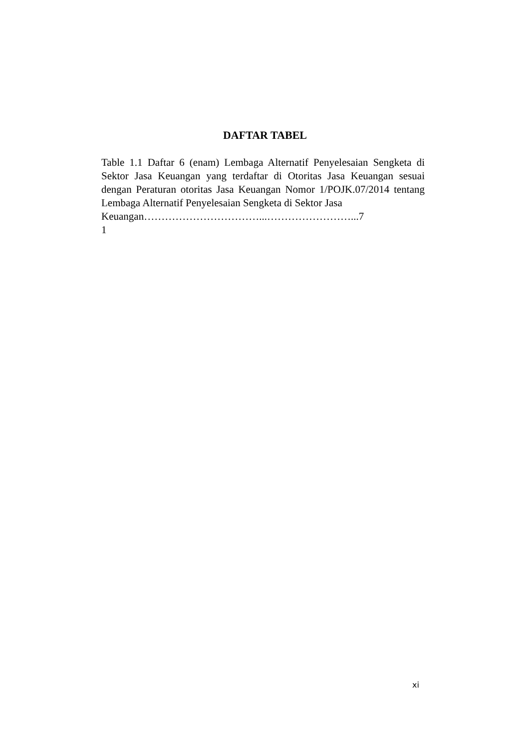DAFTAR TABEL
Table 1.1 Daftar 6 (enam) Lembaga Alternatif Penyelesaian Sengketa di Sektor Jasa Keuangan yang terdaftar di Otoritas Jasa Keuangan sesuai dengan Peraturan otoritas Jasa Keuangan Nomor 1/POJK.07/2014 tentang Lembaga Alternatif Penyelesaian Sengketa di Sektor Jasa
Keuangan……………………………...……………………...7
1
xi